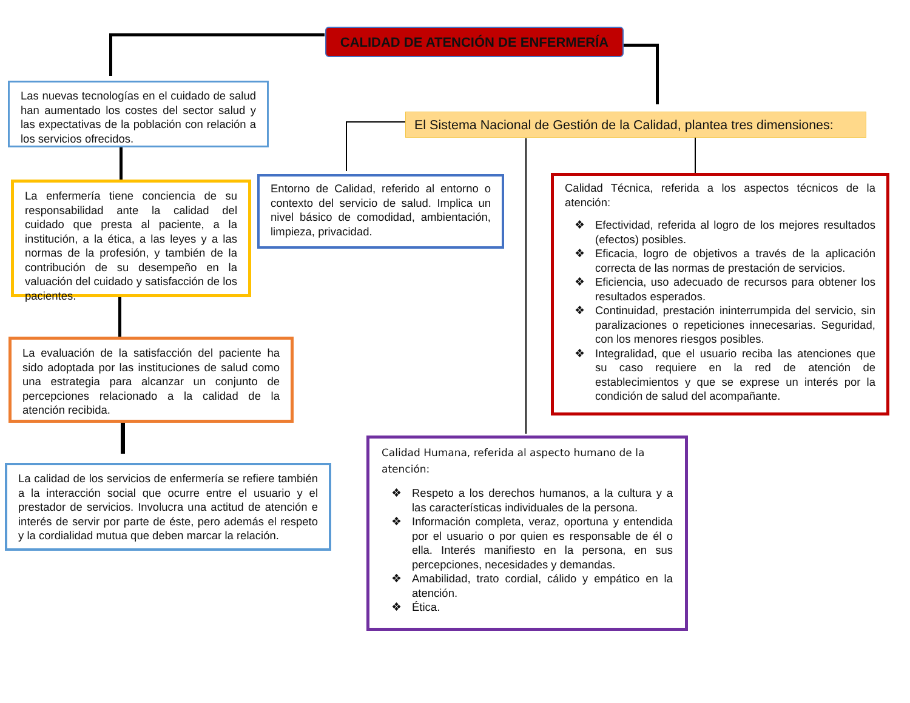CALIDAD DE ATENCIÓN DE ENFERMERÍA
Las nuevas tecnologías en el cuidado de salud han aumentado los costes del sector salud y las expectativas de la población con relación a los servicios ofrecidos.
El Sistema Nacional de Gestión de la Calidad, plantea tres dimensiones:
La enfermería tiene conciencia de su responsabilidad ante la calidad del cuidado que presta al paciente, a la institución, a la ética, a las leyes y a las normas de la profesión, y también de la contribución de su desempeño en la valuación del cuidado y satisfacción de los pacientes.
Entorno de Calidad, referido al entorno o contexto del servicio de salud. Implica un nivel básico de comodidad, ambientación, limpieza, privacidad.
Calidad Técnica, referida a los aspectos técnicos de la atención:
❖ Efectividad, referida al logro de los mejores resultados (efectos) posibles.
❖ Eficacia, logro de objetivos a través de la aplicación correcta de las normas de prestación de servicios.
❖ Eficiencia, uso adecuado de recursos para obtener los resultados esperados.
❖ Continuidad, prestación ininterrumpida del servicio, sin paralizaciones o repeticiones innecesarias. Seguridad, con los menores riesgos posibles.
❖ Integralidad, que el usuario reciba las atenciones que su caso requiere en la red de atención de establecimientos y que se exprese un interés por la condición de salud del acompañante.
La evaluación de la satisfacción del paciente ha sido adoptada por las instituciones de salud como una estrategia para alcanzar un conjunto de percepciones relacionado a la calidad de la atención recibida.
La calidad de los servicios de enfermería se refiere también a la interacción social que ocurre entre el usuario y el prestador de servicios. Involucra una actitud de atención e interés de servir por parte de éste, pero además el respeto y la cordialidad mutua que deben marcar la relación.
Calidad Humana, referida al aspecto humano de la atención:
❖ Respeto a los derechos humanos, a la cultura y a las características individuales de la persona.
❖ Información completa, veraz, oportuna y entendida por el usuario o por quien es responsable de él o ella. Interés manifiesto en la persona, en sus percepciones, necesidades y demandas.
❖ Amabilidad, trato cordial, cálido y empático en la atención.
❖ Ética.